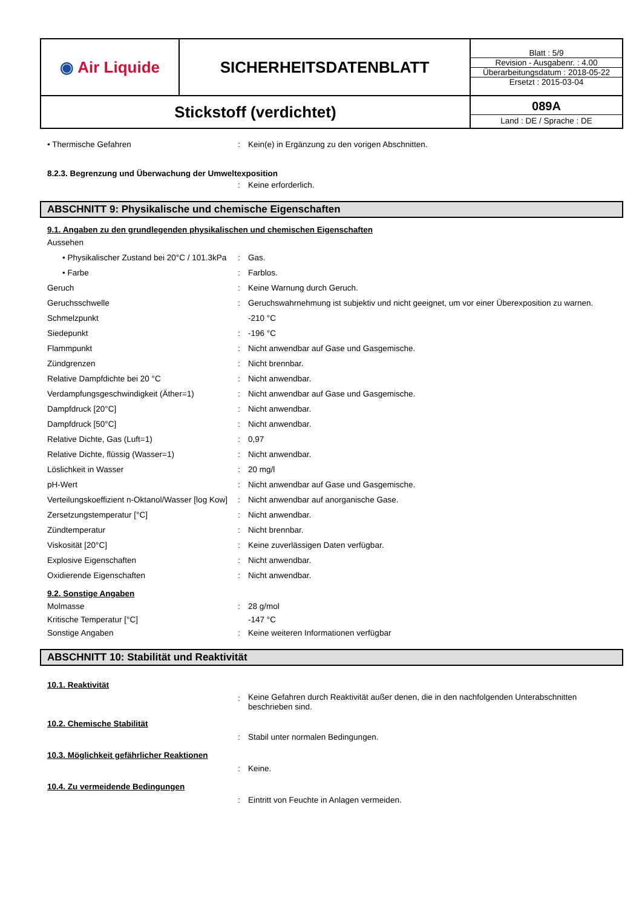| ◉ Air Liquide | SICHERHEITSDATENBLATT | / Blatt : 5/9 / / Revision - Ausgabenr. : 4.00 / / Überarbeitungsdatum : 2018-05-22 / / Ersetzt : 2015-03-04 / |
| Stickstoff (verdichtet) | | 089A Land : DE / Sprache : DE |
• Thermische Gefahren : Kein(e) in Ergänzung zu den vorigen Abschnitten.
8.2.3. Begrenzung und Überwachung der Umweltexposition
: Keine erforderlich.
ABSCHNITT 9: Physikalische und chemische Eigenschaften
9.1. Angaben zu den grundlegenden physikalischen und chemischen Eigenschaften
Aussehen
• Physikalischer Zustand bei 20°C / 101.3kPa
: Gas.
• Farbe : Farblos.
Geruch : Keine Warnung durch Geruch.
Geruchsschwelle : Geruchswahrnehmung ist subjektiv und nicht geeignet, um vor einer Überexposition zu warnen.
Schmelzpunkt -210 °C
Siedepunkt : -196 °C
Flammpunkt : Nicht anwendbar auf Gase und Gasgemische.
Zündgrenzen : Nicht brennbar.
Relative Dampfdichte bei 20 °C : Nicht anwendbar.
Verdampfungsgeschwindigkeit (Äther=1) : Nicht anwendbar auf Gase und Gasgemische.
Dampfdruck [20°C] : Nicht anwendbar.
Dampfdruck [50°C] : Nicht anwendbar.
Relative Dichte, Gas (Luft=1) : 0,97
Relative Dichte, flüssig (Wasser=1) : Nicht anwendbar.
Löslichkeit in Wasser : 20 mg/l
pH-Wert : Nicht anwendbar auf Gase und Gasgemische.
Verteilungskoeffizient n-Oktanol/Wasser [log Kow]
: Nicht anwendbar auf anorganische Gase.
Zersetzungstemperatur [°C] : Nicht anwendbar.
Zündtemperatur : Nicht brennbar.
Viskosität [20°C] : Keine zuverlässigen Daten verfügbar.
Explosive Eigenschaften : Nicht anwendbar.
Oxidierende Eigenschaften : Nicht anwendbar.
9.2. Sonstige Angaben
Molmasse : 28 g/mol
Kritische Temperatur [°C] -147 °C
Sonstige Angaben : Keine weiteren Informationen verfügbar
ABSCHNITT 10: Stabilität und Reaktivität
10.1. Reaktivität
:
Keine Gefahren durch Reaktivität außer denen, die in den nachfolgenden Unterabschnitten beschrieben sind.
10.2. Chemische Stabilität
: Stabil unter normalen Bedingungen.
10.3. Möglichkeit gefährlicher Reaktionen
: Keine.
10.4. Zu vermeidende Bedingungen
: Eintritt von Feuchte in Anlagen vermeiden.